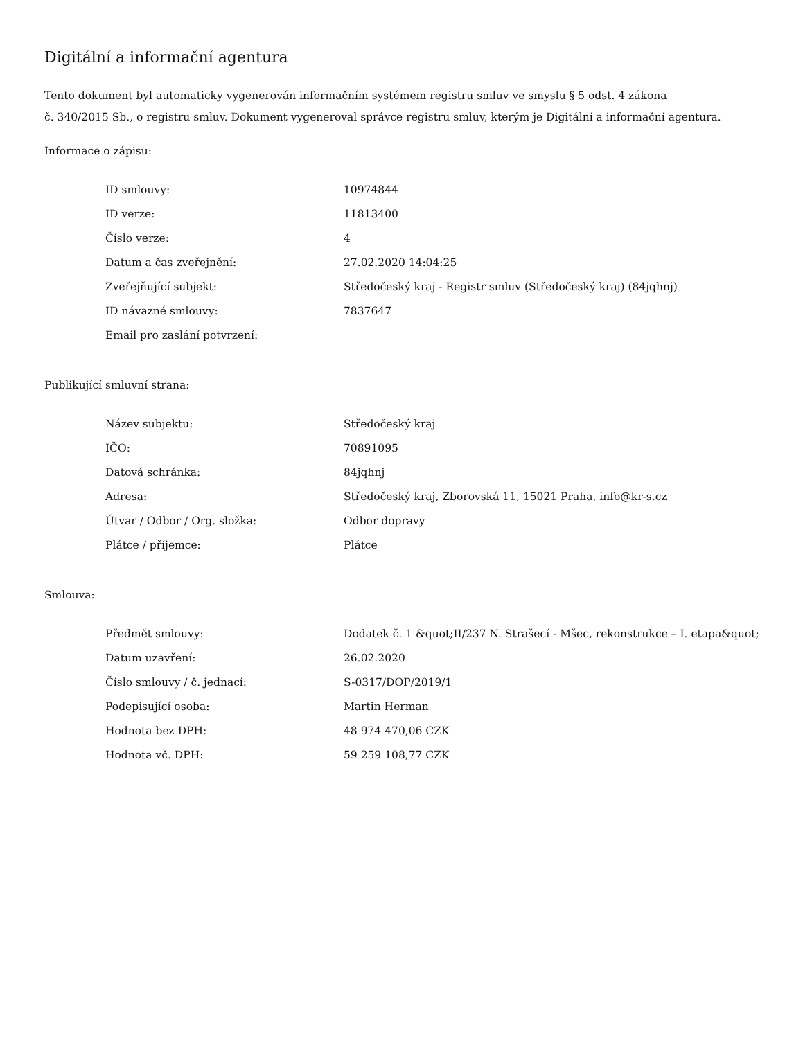Digitální a informační agentura
Tento dokument byl automaticky vygenerován informačním systémem registru smluv ve smyslu § 5 odst. 4 zákona
č. 340/2015 Sb., o registru smluv. Dokument vygeneroval správce registru smluv, kterým je Digitální a informační agentura.
Informace o zápisu:
| ID smlouvy: | 10974844 |
| ID verze: | 11813400 |
| Číslo verze: | 4 |
| Datum a čas zveřejnění: | 27.02.2020 14:04:25 |
| Zveřejňující subjekt: | Středočeský kraj - Registr smluv (Středočeský kraj) (84jqhnj) |
| ID návazné smlouvy: | 7837647 |
| Email pro zaslání potvrzení: | |
Publikující smluvní strana:
| Název subjektu: | Středočeský kraj |
| IČO: | 70891095 |
| Datová schránka: | 84jqhnj |
| Adresa: | Středočeský kraj, Zborovská 11, 15021 Praha, info@kr-s.cz |
| Útvar / Odbor / Org. složka: | Odbor dopravy |
| Plátce / příjemce: | Plátce |
Smlouva:
| Předmět smlouvy: | Dodatek č. 1 &quot;II/237 N. Strašecí - Mšec, rekonstrukce – I. etapa&quot; |
| Datum uzavření: | 26.02.2020 |
| Číslo smlouvy / č. jednací: | S-0317/DOP/2019/1 |
| Podepisující osoba: | Martin Herman |
| Hodnota bez DPH: | 48 974 470,06 CZK |
| Hodnota vč. DPH: | 59 259 108,77 CZK |